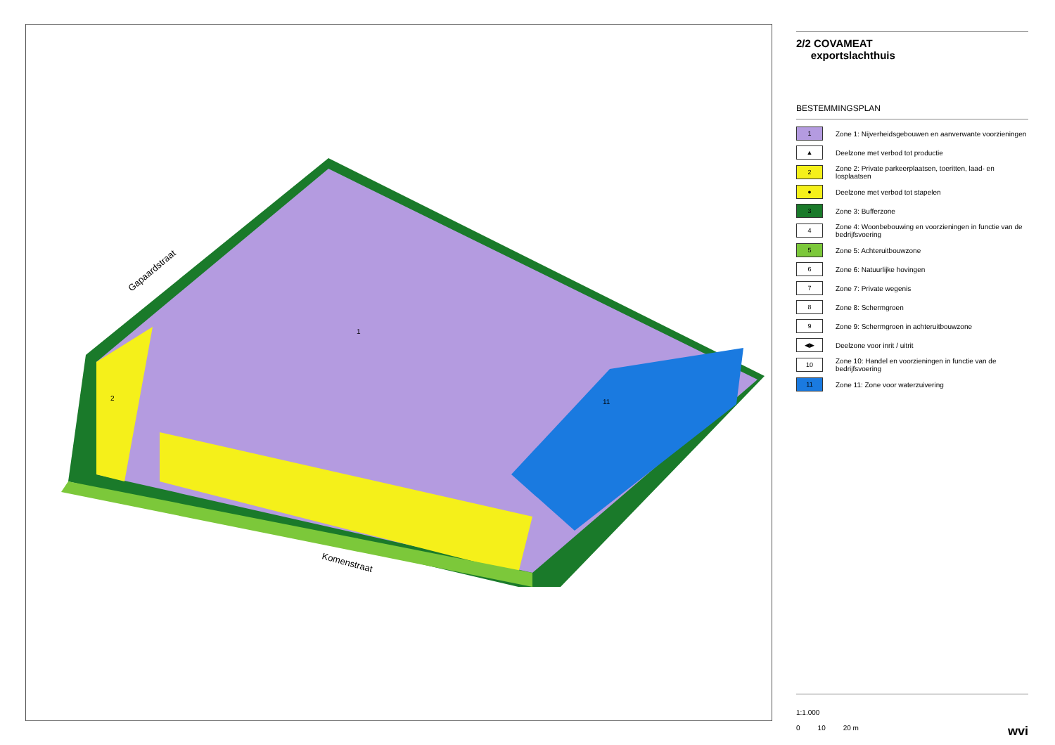Gapaardstraat
Komenstraat
2
1
11
2/2 COVAMEAT
exportslachthuis
BESTEMMINGSPLAN
1
Zone 1: Nijverheidsgebouwen en aanverwante voorzieningen
▲
Deelzone met verbod tot productie
2
Zone 2: Private parkeerplaatsen, toeritten, laad- en losplaatsen
●
Deelzone met verbod tot stapelen
3
Zone 3: Bufferzone
4
Zone 4: Woonbebouwing en voorzieningen in functie van de bedrijfsvoering
5
Zone 5: Achteruitbouwzone
6
Zone 6: Natuurlijke hovingen
7
Zone 7: Private wegenis
8
Zone 8: Schermgroen
9
Zone 9: Schermgroen in achteruitbouwzone
◀▶
Deelzone voor inrit / uitrit
10
Zone 10: Handel en voorzieningen in functie van de bedrijfsvoering
11
Zone 11: Zone voor waterzuivering
1:1.000
0 10 20 m wvi